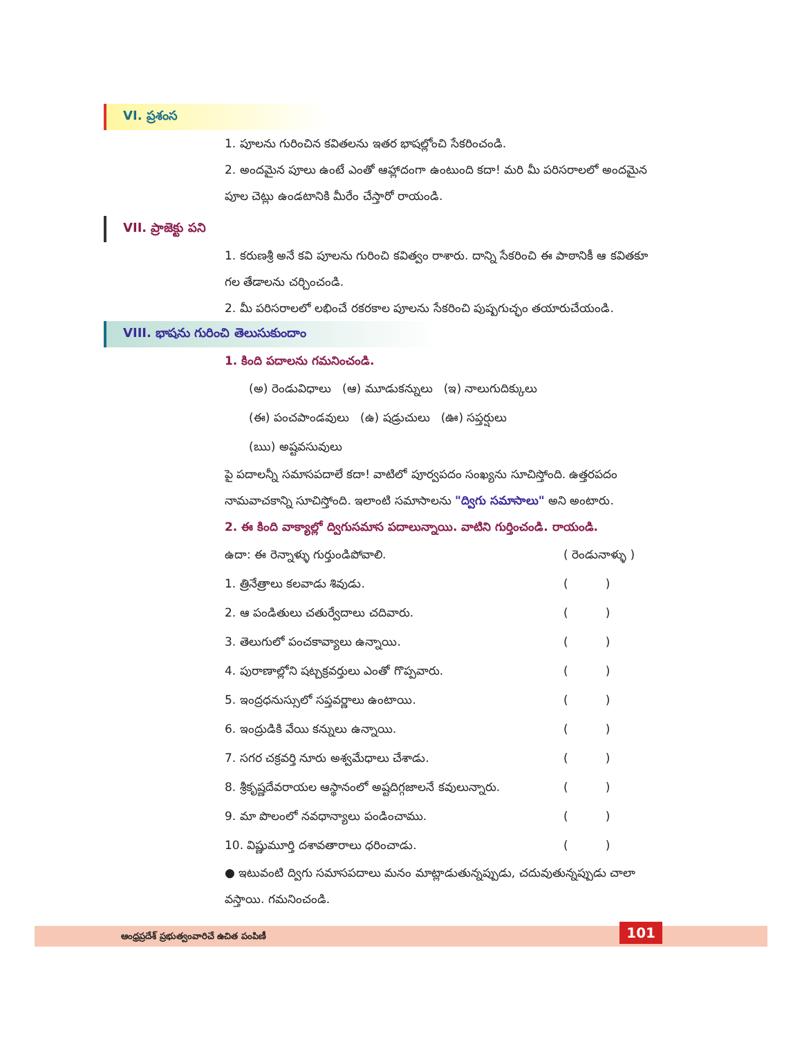VI. ప్రశంస
1. పూలను గురించిన కవితలను ఇతర భాషల్లోంచి సేకరించండి.
2. అందమైన పూలు ఉంటే ఎంతో ఆహ్లాదంగా ఉంటుంది కదా! మరి మీ పరిసరాలలో అందమైన పూల చెట్లు ఉండటానికి మీరేం చేస్తారో రాయండి.
VII. ప్రాజెక్టు పని
1. కరుణశ్రీ అనే కవి పూలను గురించి కవిత్వం రాశారు. దాన్ని సేకరించి ఈ పాఠానికీ ఆ కవితకూ గల తేడాలను చర్చించండి.
2. మీ పరిసరాలలో లభించే రకరకాల పూలను సేకరించి పుష్పగుచ్ఛం తయారుచేయండి.
VIII. భాషను గురించి తెలుసుకుందాం
1. కింది పదాలను గమనించండి.
(అ) రెండువిధాలు (ఆ) మూడుకన్నులు (ఇ) నాలుగుదిక్కులు
(ఈ) పంచపాండవులు (ఉ) షడ్రుచులు (ఊ) సప్తర్షులు
(ఋ) అష్టవసువులు
పై పదాలన్నీ సమాసపదాలే కదా! వాటిలో పూర్వపదం సంఖ్యను సూచిస్తోంది. ఉత్తరపదం నామవాచకాన్ని సూచిస్తోంది. ఇలాంటి సమాసాలను "ద్విగు సమాసాలు" అని అంటారు.
2. ఈ కింది వాక్యాల్లో ద్విగుసమాస పదాలున్నాయి. వాటిని గుర్తించండి. రాయండి.
ఉదా: ఈ రెన్నాళ్ళు గుర్తుండిపోవాలి. ( రెండునాళ్ళు )
1. త్రినేత్రాలు కలవాడు శివుడు. ( )
2. ఆ పండితులు చతుర్వేదాలు చదివారు. ( )
3. తెలుగులో పంచకావ్యాలు ఉన్నాయి. ( )
4. పురాణాల్లోని షట్చక్రవర్తులు ఎంతో గొప్పవారు. ( )
5. ఇంద్రధనుస్సులో సప్తవర్ణాలు ఉంటాయి. ( )
6. ఇంద్రుడికి వేయి కన్నులు ఉన్నాయి. ( )
7. సగర చక్రవర్తి నూరు అశ్వమేధాలు చేశాడు. ( )
8. శ్రీకృష్ణదేవరాయల ఆస్థానంలో అష్టదిగ్గజాలనే కవులున్నారు. ( )
9. మా పొలంలో నవధాన్యాలు పండించాము. ( )
10. విష్ణుమూర్తి దశావతారాలు ధరించాడు. ( )
● ఇటువంటి ద్విగు సమాసపదాలు మనం మాట్లాడుతున్నప్పుడు, చదువుతున్నప్పుడు చాలా వస్తాయి. గమనించండి.
ఆంధ్రప్రదేశ్ ప్రభుత్వంవారిచే ఉచిత పంపిణీ 101